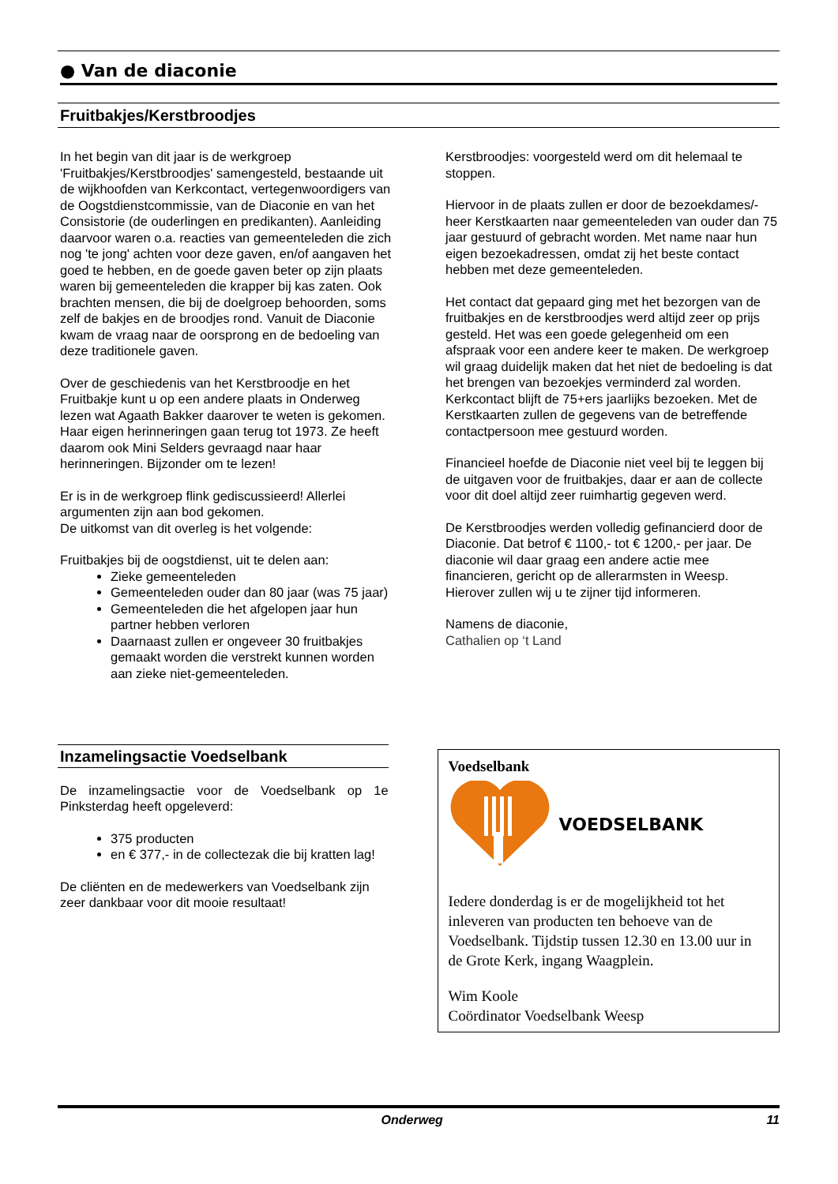● Van de diaconie
Fruitbakjes/Kerstbroodjes
In het begin van dit jaar is de werkgroep 'Fruitbakjes/Kerstbroodjes' samengesteld, bestaande uit de wijkhoofden van Kerkcontact, vertegenwoordigers van de Oogstdienstcommissie, van de Diaconie en van het Consistorie (de ouderlingen en predikanten). Aanleiding daarvoor waren o.a. reacties van gemeenteleden die zich nog 'te jong' achten voor deze gaven, en/of aangaven het goed te hebben, en de goede gaven beter op zijn plaats waren bij gemeenteleden die krapper bij kas zaten. Ook brachten mensen, die bij de doelgroep behoorden, soms zelf de bakjes en de broodjes rond. Vanuit de Diaconie kwam de vraag naar de oorsprong en de bedoeling van deze traditionele gaven.
Over de geschiedenis van het Kerstbroodje en het Fruitbakje kunt u op een andere plaats in Onderweg lezen wat Agaath Bakker daarover te weten is gekomen. Haar eigen herinneringen gaan terug tot 1973. Ze heeft daarom ook Mini Selders gevraagd naar haar herinneringen. Bijzonder om te lezen!
Er is in de werkgroep flink gediscussieerd! Allerlei argumenten zijn aan bod gekomen.
De uitkomst van dit overleg is het volgende:
Fruitbakjes bij de oogstdienst, uit te delen aan:
Zieke gemeenteleden
Gemeenteleden ouder dan 80 jaar (was 75 jaar)
Gemeenteleden die het afgelopen jaar hun partner hebben verloren
Daarnaast zullen er ongeveer 30 fruitbakjes gemaakt worden die verstrekt kunnen worden aan zieke niet-gemeenteleden.
Kerstbroodjes: voorgesteld werd om dit helemaal te stoppen.
Hiervoor in de plaats zullen er door de bezoekdames/-heer Kerstkaarten naar gemeenteleden van ouder dan 75 jaar gestuurd of gebracht worden. Met name naar hun eigen bezoekadressen, omdat zij het beste contact hebben met deze gemeenteleden.
Het contact dat gepaard ging met het bezorgen van de fruitbakjes en de kerstbroodjes werd altijd zeer op prijs gesteld. Het was een goede gelegenheid om een afspraak voor een andere keer te maken. De werkgroep wil graag duidelijk maken dat het niet de bedoeling is dat het brengen van bezoekjes verminderd zal worden. Kerkcontact blijft de 75+ers jaarlijks bezoeken. Met de Kerstkaarten zullen de gegevens van de betreffende contactpersoon mee gestuurd worden.
Financieel hoefde de Diaconie niet veel bij te leggen bij de uitgaven voor de fruitbakjes, daar er aan de collecte voor dit doel altijd zeer ruimhartig gegeven werd.
De Kerstbroodjes werden volledig gefinancierd door de Diaconie. Dat betrof € 1100,- tot € 1200,- per jaar. De diaconie wil daar graag een andere actie mee financieren, gericht op de allerarmsten in Weesp. Hierover zullen wij u te zijner tijd informeren.
Namens de diaconie,
Cathalien op ‘t Land
Inzamelingsactie Voedselbank
De inzamelingsactie voor de Voedselbank op 1e Pinksterdag heeft opgeleverd:
375 producten
en € 377,- in de collectezak die bij kratten lag!
De cliënten en de medewerkers van Voedselbank zijn zeer dankbaar voor dit mooie resultaat!
Voedselbank
VOEDSELBANK
Iedere donderdag is er de mogelijkheid tot het inleveren van producten ten behoeve van de Voedselbank. Tijdstip tussen 12.30 en 13.00 uur in de Grote Kerk, ingang Waagplein.
Wim Koole
Coördinator Voedselbank Weesp
Onderweg 11